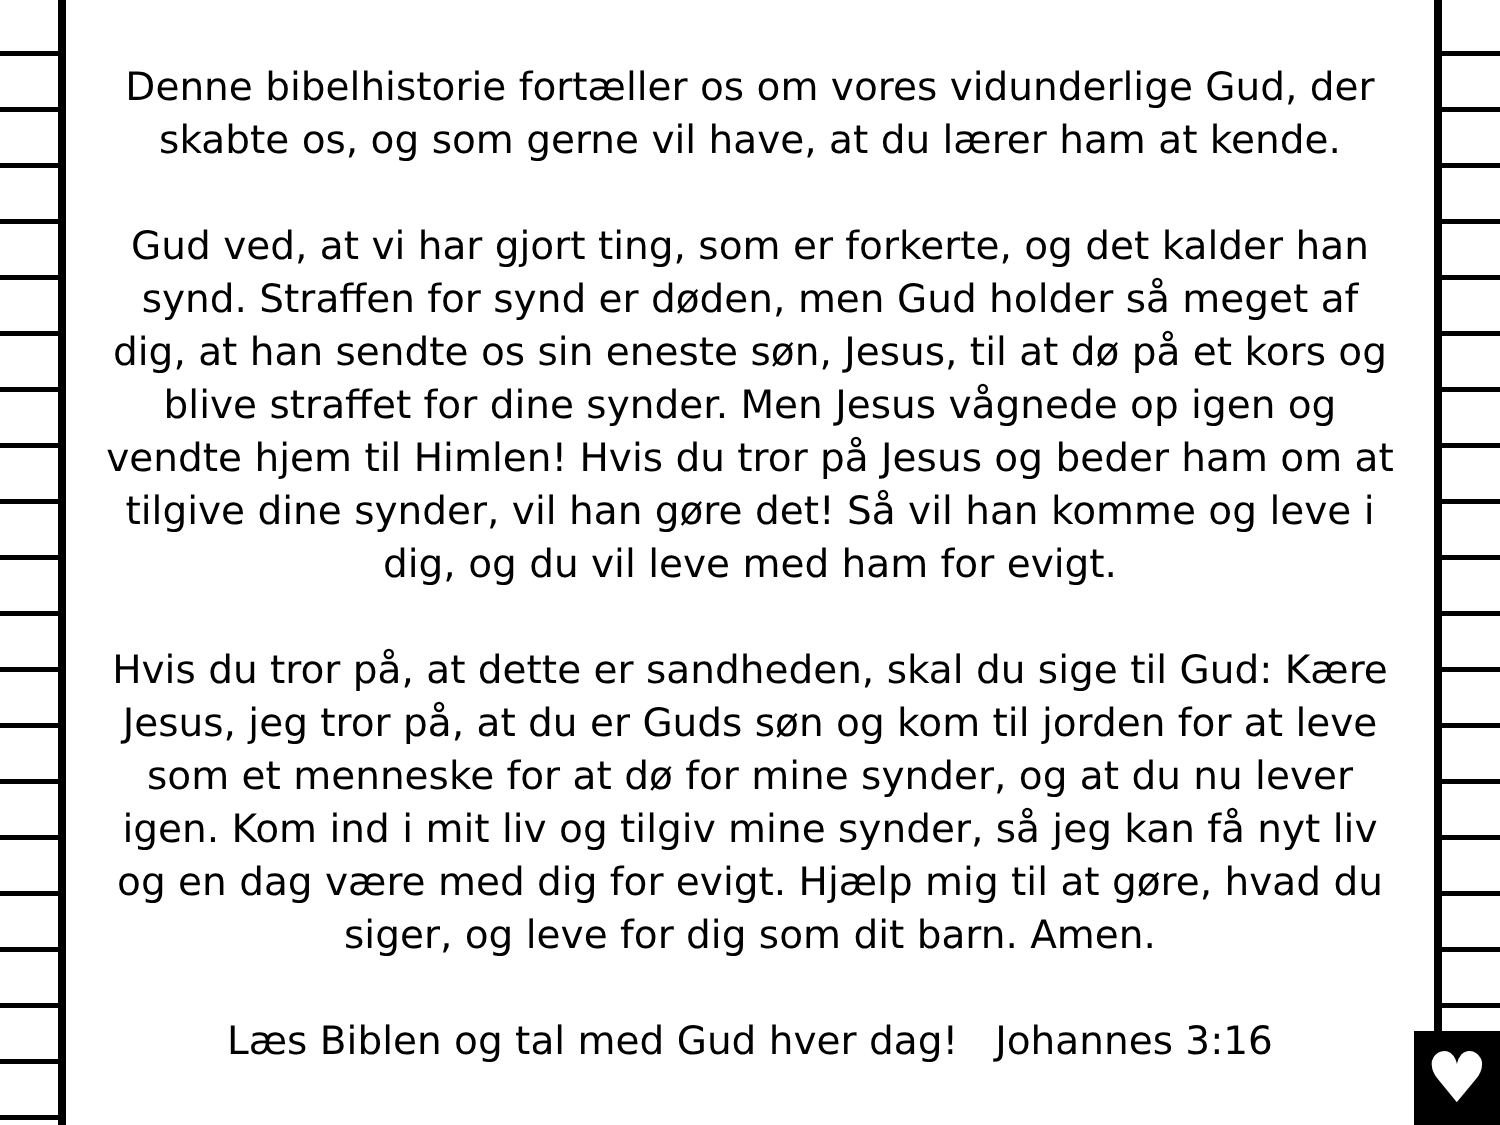♥
Denne bibelhistorie fortæller os om vores vidunderlige Gud, der skabte os, og som gerne vil have, at du lærer ham at kende.
Gud ved, at vi har gjort ting, som er forkerte, og det kalder han synd. Straffen for synd er døden, men Gud holder så meget af dig, at han sendte os sin eneste søn, Jesus, til at dø på et kors og blive straffet for dine synder. Men Jesus vågnede op igen og vendte hjem til Himlen! Hvis du tror på Jesus og beder ham om at tilgive dine synder, vil han gøre det! Så vil han komme og leve i dig, og du vil leve med ham for evigt.
Hvis du tror på, at dette er sandheden, skal du sige til Gud: Kære Jesus, jeg tror på, at du er Guds søn og kom til jorden for at leve som et menneske for at dø for mine synder, og at du nu lever igen. Kom ind i mit liv og tilgiv mine synder, så jeg kan få nyt liv og en dag være med dig for evigt. Hjælp mig til at gøre, hvad du siger, og leve for dig som dit barn. Amen.
Læs Biblen og tal med Gud hver dag! Johannes 3:16